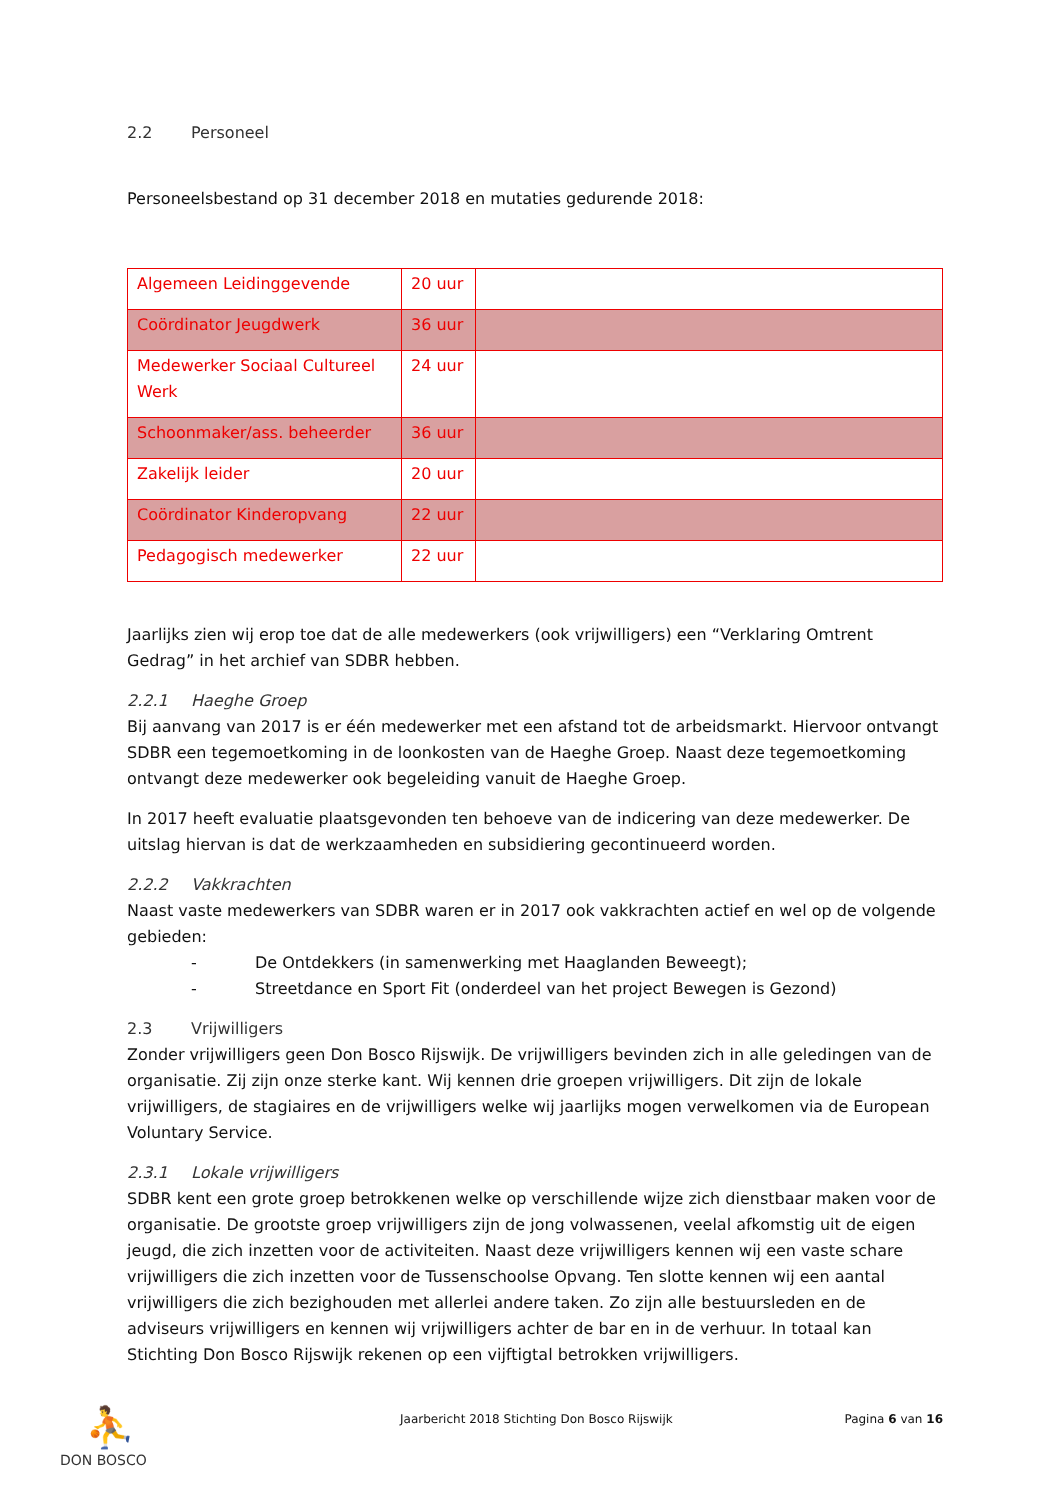2.2 Personeel
Personeelsbestand op 31 december 2018 en mutaties gedurende 2018:
| Algemeen Leidinggevende | 20 uur | |
| Coördinator Jeugdwerk | 36 uur | |
| Medewerker Sociaal Cultureel Werk | 24 uur | |
| Schoonmaker/ass. beheerder | 36 uur | |
| Zakelijk leider | 20 uur | |
| Coördinator Kinderopvang | 22 uur | |
| Pedagogisch medewerker | 22 uur | |
Jaarlijks zien wij erop toe dat de alle medewerkers (ook vrijwilligers) een “Verklaring Omtrent Gedrag” in het archief van SDBR hebben.
2.2.1 Haeghe Groep
Bij aanvang van 2017 is er één medewerker met een afstand tot de arbeidsmarkt. Hiervoor ontvangt SDBR een tegemoetkoming in de loonkosten van de Haeghe Groep. Naast deze tegemoetkoming ontvangt deze medewerker ook begeleiding vanuit de Haeghe Groep.
In 2017 heeft evaluatie plaatsgevonden ten behoeve van de indicering van deze medewerker. De uitslag hiervan is dat de werkzaamheden en subsidiering gecontinueerd worden.
2.2.2 Vakkrachten
Naast vaste medewerkers van SDBR waren er in 2017 ook vakkrachten actief en wel op de volgende gebieden:
- De Ontdekkers (in samenwerking met Haaglanden Beweegt);
- Streetdance en Sport Fit (onderdeel van het project Bewegen is Gezond)
2.3 Vrijwilligers
Zonder vrijwilligers geen Don Bosco Rijswijk. De vrijwilligers bevinden zich in alle geledingen van de organisatie. Zij zijn onze sterke kant. Wij kennen drie groepen vrijwilligers. Dit zijn de lokale vrijwilligers, de stagiaires en de vrijwilligers welke wij jaarlijks mogen verwelkomen via de European Voluntary Service.
2.3.1 Lokale vrijwilligers
SDBR kent een grote groep betrokkenen welke op verschillende wijze zich dienstbaar maken voor de organisatie. De grootste groep vrijwilligers zijn de jong volwassenen, veelal afkomstig uit de eigen jeugd, die zich inzetten voor de activiteiten. Naast deze vrijwilligers kennen wij een vaste schare vrijwilligers die zich inzetten voor de Tussenschoolse Opvang. Ten slotte kennen wij een aantal vrijwilligers die zich bezighouden met allerlei andere taken. Zo zijn alle bestuursleden en de adviseurs vrijwilligers en kennen wij vrijwilligers achter de bar en in de verhuur. In totaal kan Stichting Don Bosco Rijswijk rekenen op een vijftigtal betrokken vrijwilligers.
⛹
DON BOSCO
Jaarbericht 2018 Stichting Don Bosco Rijswijk
Pagina 6 van 16